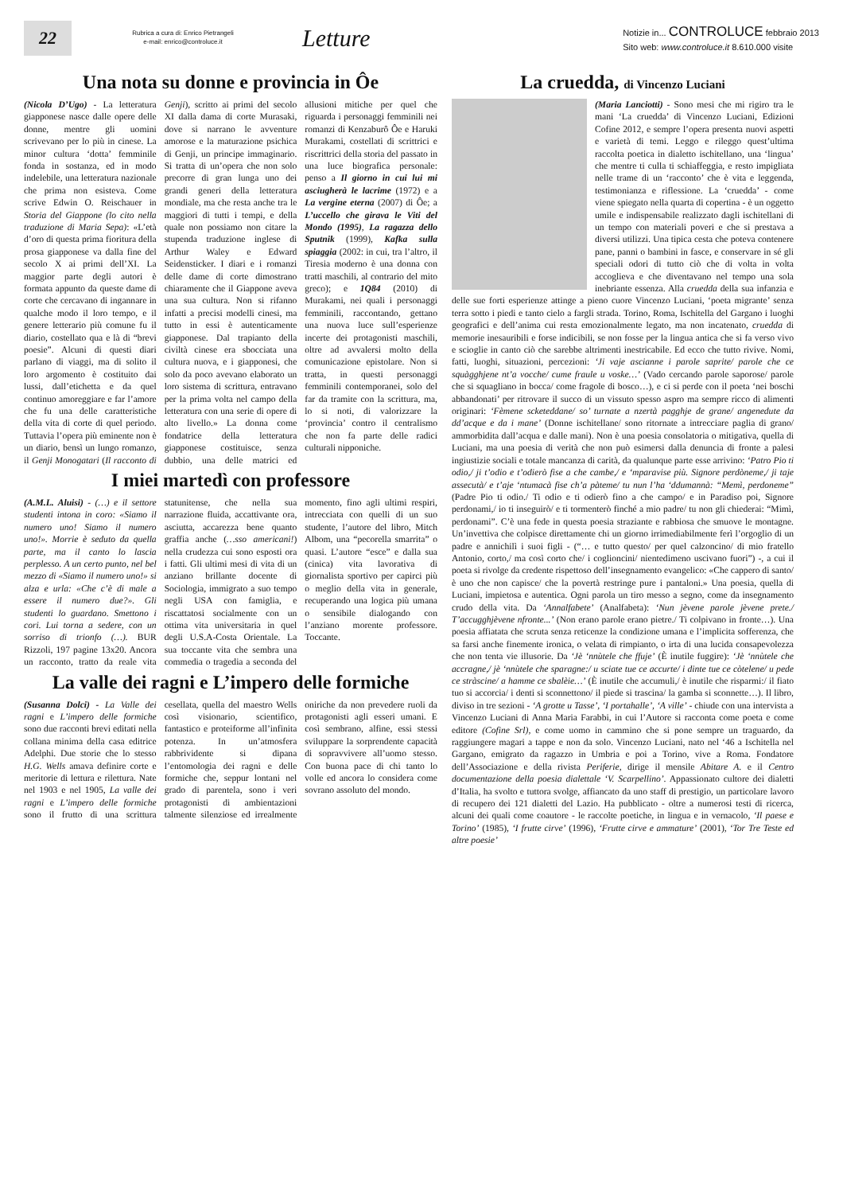22
Rubrica a cura di: Enrico Pietrangeli
e-mail: enrico@controluce.it
Letture
Notizie in... CONTROLUCE febbraio 2013
Sito web: www.controluce.it 8.610.000 visite
Una nota su donne e provincia in Ôe
(Nicola D’Ugo) - La letteratura giapponese nasce dalle opere delle donne, mentre gli uomini scrivevano per lo più in cinese. La minor cultura ‘dotta’ femminile fonda in sostanza, ed in modo indelebile, una letteratura nazionale che prima non esisteva. Come scrive Edwin O. Reischauer in Storia del Giappone (lo cito nella traduzione di Maria Sepa): «L’età d’oro di questa prima fioritura della prosa giapponese va dalla fine del secolo X ai primi dell’XI. La maggior parte degli autori è formata appunto da queste dame di corte che cercavano di ingannare in qualche modo il loro tempo, e il genere letterario più comune fu il diario, costellato qua e là di “brevi poesie”. Alcuni di questi diari parlano di viaggi, ma di solito il loro argomento è costituito dai lussi, dall’etichetta e da quel continuo amoreggiare e far l’amore che fu una delle caratteristiche della vita di corte di quel periodo. Tuttavia l’opera più eminente non è un diario, bensì un lungo romanzo, il Genji Monogatari (Il racconto di Genji), scritto ai primi del secolo XI dalla dama di corte Murasaki, dove si narrano le avventure amorose e la maturazione psichica di Genji, un principe immaginario. Si tratta di un’opera che non solo precorre di gran lunga uno dei grandi generi della letteratura mondiale, ma che resta anche tra le maggiori di tutti i tempi, e della quale non possiamo non citare la stupenda traduzione inglese di Arthur Waley e Edward Seidensticker. I diari e i romanzi delle dame di corte dimostrano chiaramente che il Giappone aveva una sua cultura. Non si rifanno infatti a precisi modelli cinesi, ma tutto in essi è autenticamente giapponese. Dal trapianto della civiltà cinese era sbocciata una cultura nuova, e i giapponesi, che solo da poco avevano elaborato un loro sistema di scrittura, entravano per la prima volta nel campo della letteratura con una serie di opere di alto livello.» La donna come fondatrice della letteratura giapponese costituisce, senza dubbio, una delle matrici ed allusioni mitiche per quel che riguarda i personaggi femminili nei romanzi di Kenzaburô Ôe e Haruki Murakami, costellati di scrittrici e riscrittrici della storia del passato in una luce biografica personale: penso a Il giorno in cui lui mi asciugherà le lacrime (1972) e a La vergine eterna (2007) di Ôe; a L’uccello che girava le Viti del Mondo (1995), La ragazza dello Sputnik (1999), Kafka sulla spiaggia (2002: in cui, tra l’altro, il Tiresia moderno è una donna con tratti maschili, al contrario del mito greco); e 1Q84 (2010) di Murakami, nei quali i personaggi femminili, raccontando, gettano una nuova luce sull’esperienze incerte dei protagonisti maschili, oltre ad avvalersi molto della comunicazione epistolare. Non si tratta, in questi personaggi femminili contemporanei, solo del far da tramite con la scrittura, ma, lo si noti, di valorizzare la ‘provincia’ contro il centralismo che non fa parte delle radici culturali nipponiche.
I miei martedì con professore
(A.M.L. Aluisi) - (…) e il settore studenti intona in coro: «Siamo il numero uno! Siamo il numero uno!». Morrie è seduto da quella parte, ma il canto lo lascia perplesso. A un certo punto, nel bel mezzo di «Siamo il numero uno!» si alza e urla: «Che c’è di male a essere il numero due?». Gli studenti lo guardano. Smettono i cori. Lui torna a sedere, con un sorriso di trionfo (…). BUR Rizzoli, 197 pagine 13x20. Ancora un racconto, tratto da reale vita statunitense, che nella sua narrazione fluida, accattivante ora, asciutta, accarezza bene quanto graffia anche (…sso americani!) nella crudezza cui sono esposti ora i fatti. Gli ultimi mesi di vita di un anziano brillante docente di Sociologia, immigrato a suo tempo negli USA con famiglia, e riscattatosi socialmente con un ottima vita universitaria in quel degli U.S.A-Costa Orientale. La sua toccante vita che sembra una commedia o tragedia a seconda del momento, fino agli ultimi respiri, intrecciata con quelli di un suo studente, l’autore del libro, Mitch Albom, una “pecorella smarrita” o quasi. L’autore “esce” e dalla sua (cinica) vita lavorativa di giornalista sportivo per capirci più o meglio della vita in generale, recuperando una logica più umana o sensibile dialogando con l’anziano morente professore. Toccante.
La valle dei ragni e L’impero delle formiche
(Susanna Dolci) - La Valle dei ragni e L’impero delle formiche sono due racconti brevi editati nella collana minima della casa editrice Adelphi. Due storie che lo stesso H.G. Wells amava definire corte e meritorie di lettura e rilettura. Nate nel 1903 e nel 1905, La valle dei ragni e L’impero delle formiche sono il frutto di una scrittura cesellata, quella del maestro Wells così visionario, scientifico, fantastico e proteiforme all’infinita potenza. In un’atmosfera rabbrividente si dipana l’entomologia dei ragni e delle formiche che, seppur lontani nel grado di parentela, sono i veri protagonisti di ambientazioni talmente silenziose ed irrealmente oniriche da non prevedere ruoli da protagonisti agli esseri umani. E così sembrano, alfine, essi stessi sviluppare la sorprendente capacità di sopravvivere all’uomo stesso. Con buona pace di chi tanto lo volle ed ancora lo considera come sovrano assoluto del mondo.
La cruedda, di Vincenzo Luciani
(Maria Lanciotti) - Sono mesi che mi rigiro tra le mani ‘La cruedda’ di Vincenzo Luciani, Edizioni Cofine 2012, e sempre l’opera presenta nuovi aspetti e varietà di temi. Leggo e rileggo quest’ultima raccolta poetica in dialetto ischitellano, una ‘lingua’ che mentre ti culla ti schiaffeggia, e resto impigliata nelle trame di un ‘racconto’ che è vita e leggenda, testimonianza e riflessione. La ‘cruedda’ - come viene spiegato nella quarta di copertina - è un oggetto umile e indispensabile realizzato dagli ischitellani di un tempo con materiali poveri e che si prestava a diversi utilizzi. Una tipica cesta che poteva contenere pane, panni o bambini in fasce, e conservare in sé gli speciali odori di tutto ciò che di volta in volta accoglieva e che diventavano nel tempo una sola inebriante essenza. Alla cruedda della sua infanzia e delle sue forti esperienze attinge a pieno cuore Vincenzo Luciani, ‘poeta migrante’ senza terra sotto i piedi e tanto cielo a fargli strada. Torino, Roma, Ischitella del Gargano i luoghi geografici e dell’anima cui resta emozionalmente legato, ma non incatenato, cruedda di memorie inesauribili e forse indicibili, se non fosse per la lingua antica che si fa verso vivo e scioglie in canto ciò che sarebbe altrimenti inestricabile. Ed ecco che tutto rivive. Nomi, fatti, luoghi, situazioni, percezioni: ‘Ji vaje ascianne i parole saprite/ parole che ce squàgghjene nt’a vocche/ cume fraule u voske…’ (Vado cercando parole saporose/ parole che si squagliano in bocca/ come fragole di bosco…), e ci si perde con il poeta ‘nei boschi abbandonati’ per ritrovare il succo di un vissuto spesso aspro ma sempre ricco di alimenti originari: ‘Fèmene scketeddane/ so’ turnate a nzertà pagghje de grane/ angenedute da dd’acque e da i mane’ (Donne ischitellane/ sono ritornate a intrecciare paglia di grano/ ammorbidita dall’acqua e dalle mani). Non è una poesia consolatoria o mitigativa, quella di Luciani, ma una poesia di verità che non può esimersi dalla denuncia di fronte a palesi ingiustizie sociali e totale mancanza di carità, da qualunque parte esse arrivino: ‘Patro Pio ti odio,/ ji t’odio e t’odierò fise a che cambe,/ e ‘mparavise più. Signore perdòneme,/ ji taje assecutà/ e t’aje ‘ntumacà fise ch’a pàteme/ tu nun l’ha ‘ddumannà: “Memì, perdoneme” (Padre Pio ti odio./ Ti odio e ti odierò fino a che campo/ e in Paradiso poi, Signore perdonami,/ io ti inseguirò/ e ti tormenterò finché a mio padre/ tu non gli chiederai: “Mimì, perdonami”. C’è una fede in questa poesia straziante e rabbiosa che smuove le montagne. Un’invettiva che colpisce direttamente chi un giorno irrimediabilmente ferì l’orgoglio di un padre e annichilì i suoi figli - (“… e tutto questo/ per quel calzoncino/ di mio fratello Antonio, corto,/ ma così corto che/ i coglioncini/ nientedimeno uscivano fuori”) -, a cui il poeta si rivolge da credente rispettoso dell’insegnamento evangelico: «Che cappero di santo/ è uno che non capisce/ che la povertà restringe pure i pantaloni.» Una poesia, quella di Luciani, impietosa e autentica. Ogni parola un tiro messo a segno, come da insegnamento crudo della vita. Da ‘Annalfabete’ (Analfabeta): ‘Nun jèvene parole jèvene prete./ T’accugghjèvene nfronte...’ (Non erano parole erano pietre./ Ti colpivano in fronte…). Una poesia affiatata che scruta senza reticenze la condizione umana e l’implicita sofferenza, che sa farsi anche finemente ironica, o velata di rimpianto, o irta di una lucida consapevolezza che non tenta vie illusorie. Da ‘Jè ‘nnùtele che ffuje’ (È inutile fuggire): ‘Jè ‘nnùtele che accragne,/ jè ‘nnùtele che sparagne:/ u sciate tue ce accurte/ i dinte tue ce còtelene/ u pede ce stràscine/ a hamme ce sbalèie…’ (È inutile che accumuli,/ è inutile che risparmi:/ il fiato tuo si accorcia/ i denti si sconnettono/ il piede si trascina/ la gamba si sconnette…). Il libro, diviso in tre sezioni - ‘A grotte u Tasse’, ‘I portahalle’, ‘A ville’ - chiude con una intervista a Vincenzo Luciani di Anna Maria Farabbi, in cui l’Autore si racconta come poeta e come editore (Cofine Srl), e come uomo in cammino che si pone sempre un traguardo, da raggiungere magari a tappe e non da solo. Vincenzo Luciani, nato nel ‘46 a Ischitella nel Gargano, emigrato da ragazzo in Umbria e poi a Torino, vive a Roma. Fondatore dell’Associazione e della rivista Periferie, dirige il mensile Abitare A. e il Centro documentazione della poesia dialettale ‘V. Scarpellino’. Appassionato cultore dei dialetti d’Italia, ha svolto e tuttora svolge, affiancato da uno staff di prestigio, un particolare lavoro di recupero dei 121 dialetti del Lazio. Ha pubblicato - oltre a numerosi testi di ricerca, alcuni dei quali come coautore - le raccolte poetiche, in lingua e in vernacolo, ‘Il paese e Torino’ (1985), ‘I frutte cirve’ (1996), ‘Frutte cirve e ammature’ (2001), ‘Tor Tre Teste ed altre poesie’